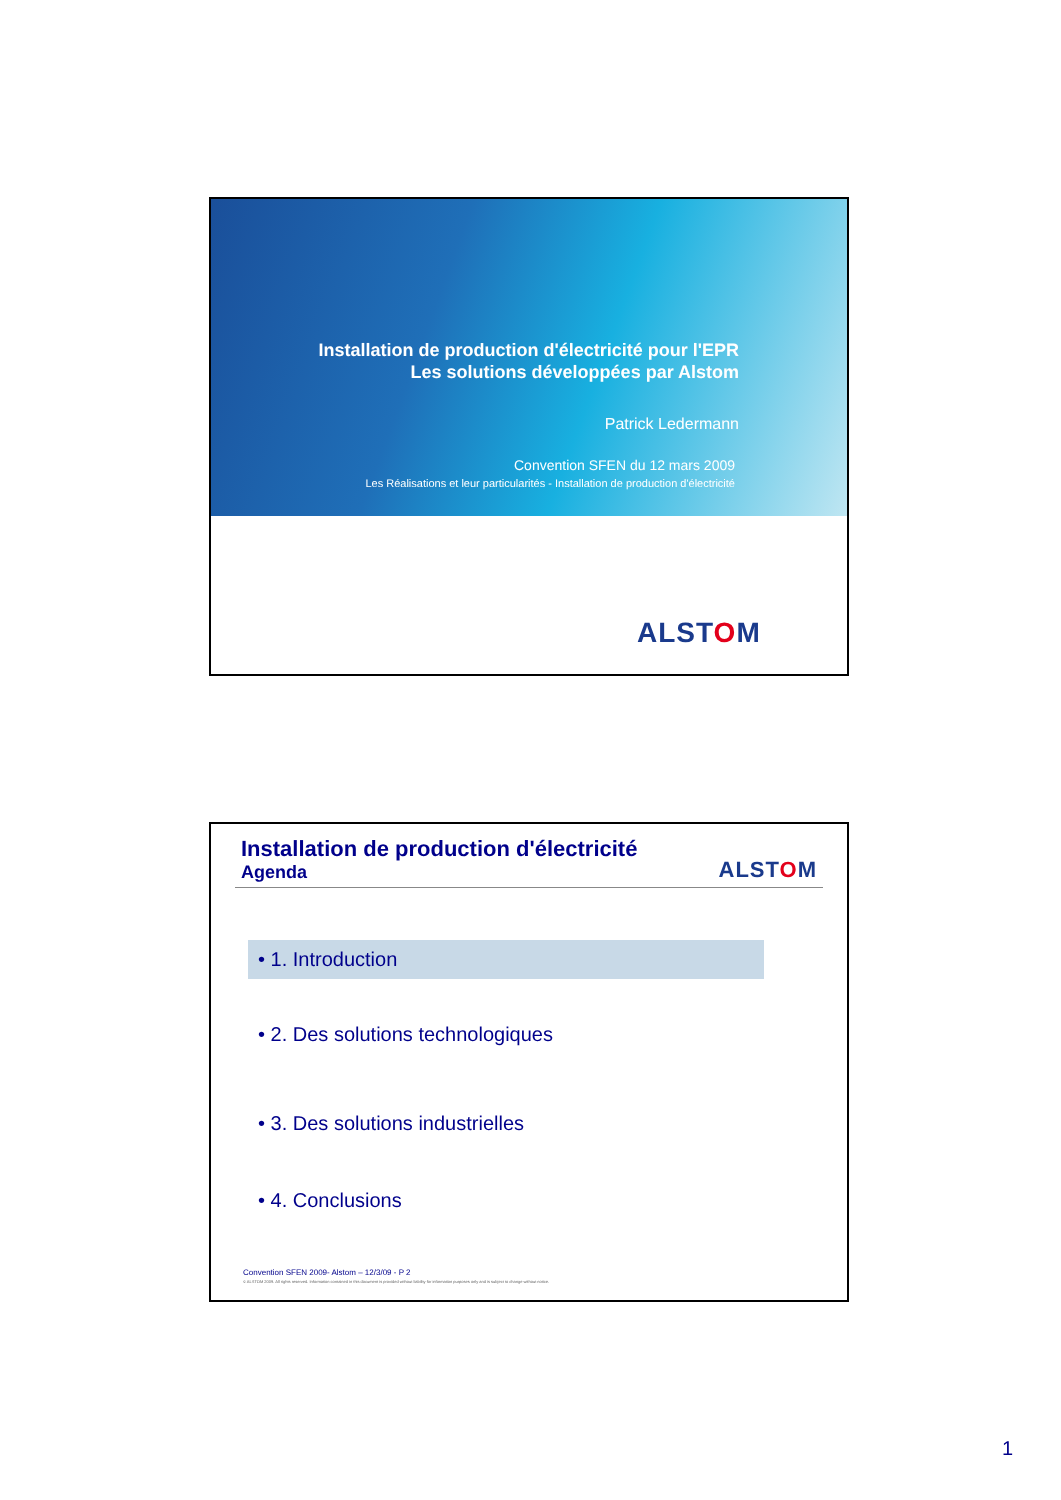Installation de production d'électricité pour l'EPR
Les solutions développées par Alstom
Patrick Ledermann
Convention SFEN du 12 mars 2009
Les Réalisations et leur particularités - Installation de production d'électricité
ALSTOM
Installation de production d'électricité
Agenda
ALSTOM
• 1. Introduction
• 2. Des solutions technologiques
• 3. Des solutions industrielles
• 4. Conclusions
Convention SFEN 2009- Alstom – 12/3/09 - P 2
© ALSTOM 2009. All rights reserved. Information contained in this document is provided without liability for information purposes only and is subject to change without notice.
1